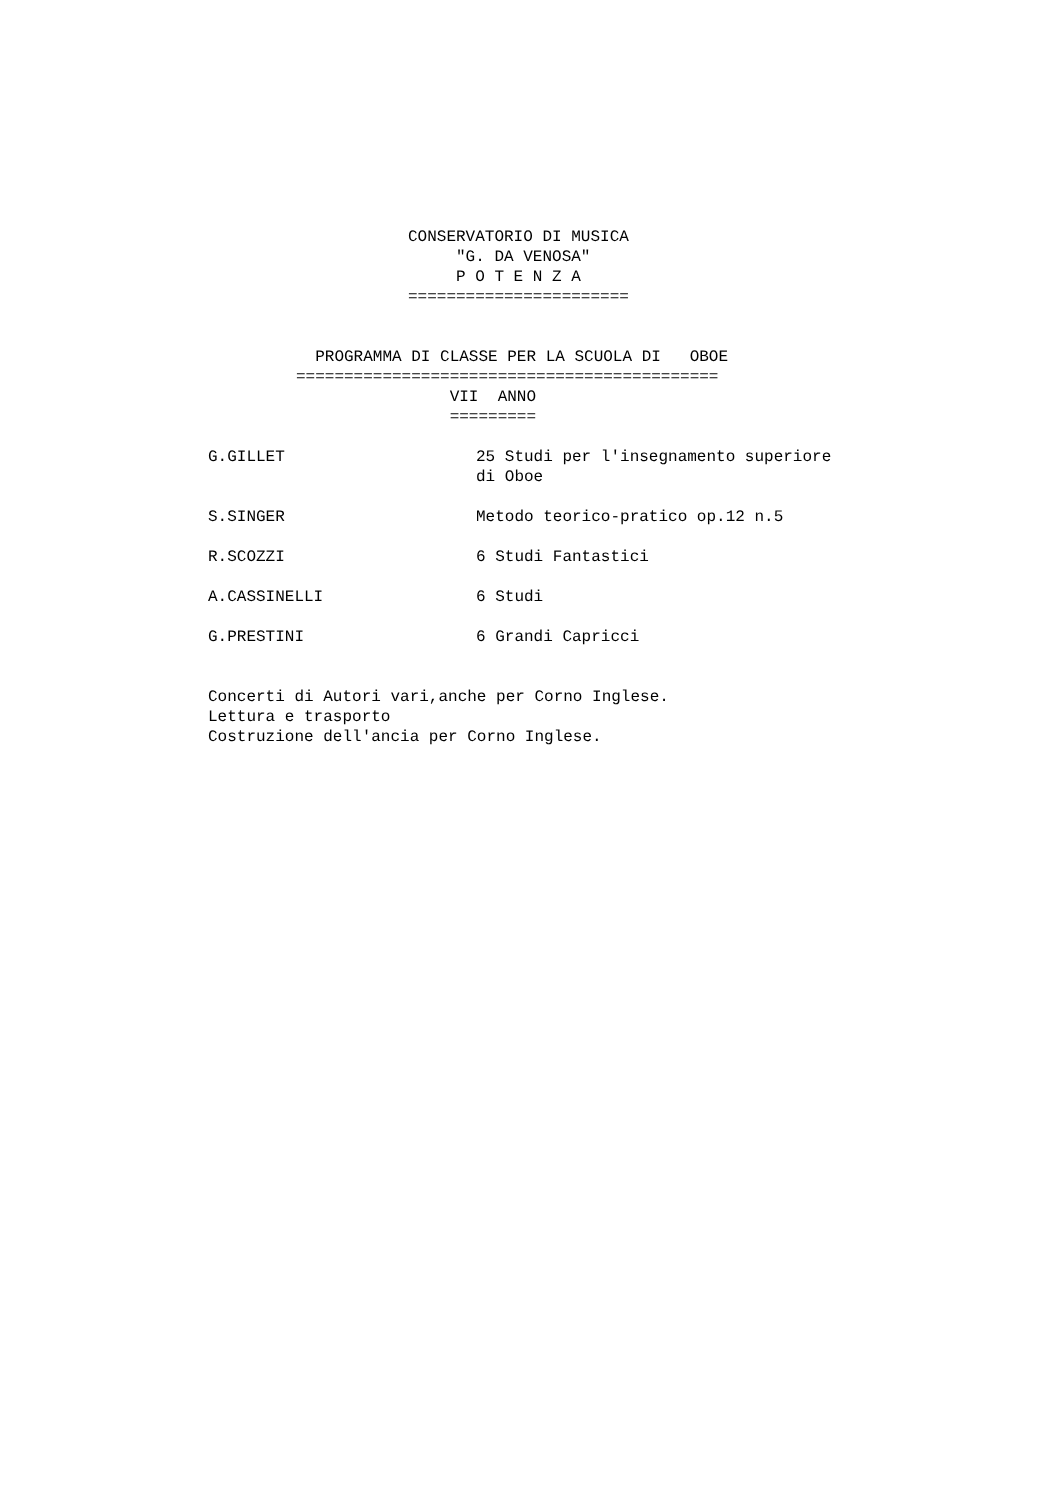CONSERVATORIO DI MUSICA
     "G. DA VENOSA"
     P O T E N Z A
=======================
  PROGRAMMA DI CLASSE PER LA SCUOLA DI   OBOE
============================================
                VII  ANNO
                =========
G.GILLET
25 Studi per l'insegnamento superiore
di Oboe
S.SINGER
Metodo teorico-pratico op.12 n.5
R.SCOZZI
6 Studi Fantastici
A.CASSINELLI
6 Studi
G.PRESTINI
6 Grandi Capricci
Concerti di Autori vari,anche per Corno Inglese.
Lettura e trasporto
Costruzione dell'ancia per Corno Inglese.